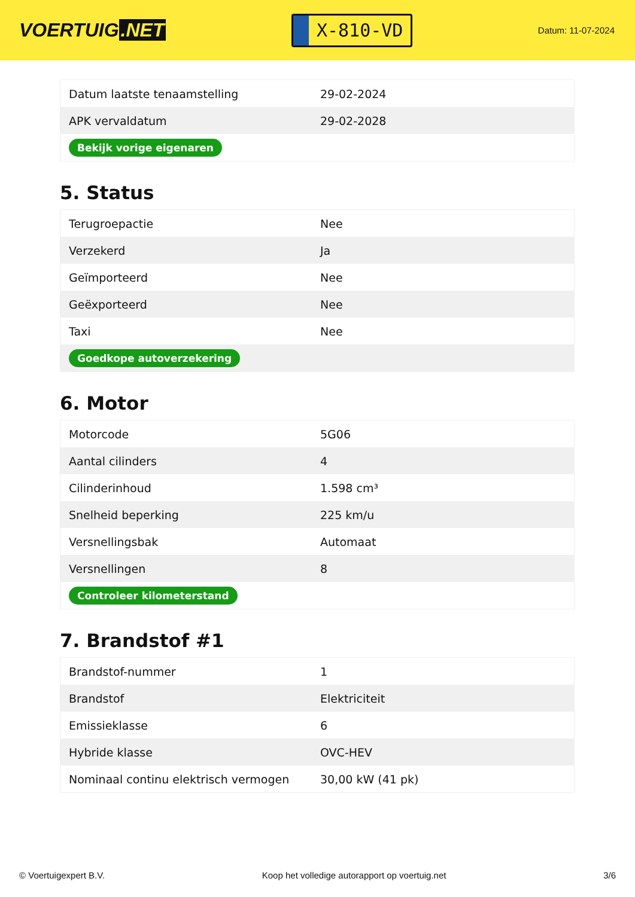VOERTUIG.NET
X-810-VD
Datum: 11-07-2024
| Datum laatste tenaamstelling | 29-02-2024 |
| APK vervaldatum | 29-02-2028 |
| Bekijk vorige eigenaren | |
5. Status
| Terugroepactie | Nee |
| Verzekerd | Ja |
| Geïmporteerd | Nee |
| Geëxporteerd | Nee |
| Taxi | Nee |
| Goedkope autoverzekering | |
6. Motor
| Motorcode | 5G06 |
| Aantal cilinders | 4 |
| Cilinderinhoud | 1.598 cm³ |
| Snelheid beperking | 225 km/u |
| Versnellingsbak | Automaat |
| Versnellingen | 8 |
| Controleer kilometerstand | |
7. Brandstof #1
| Brandstof-nummer | 1 |
| Brandstof | Elektriciteit |
| Emissieklasse | 6 |
| Hybride klasse | OVC-HEV |
| Nominaal continu elektrisch vermogen | 30,00 kW (41 pk) |
© Voertuigexpert B.V. Koop het volledige autorapport op voertuig.net 3/6